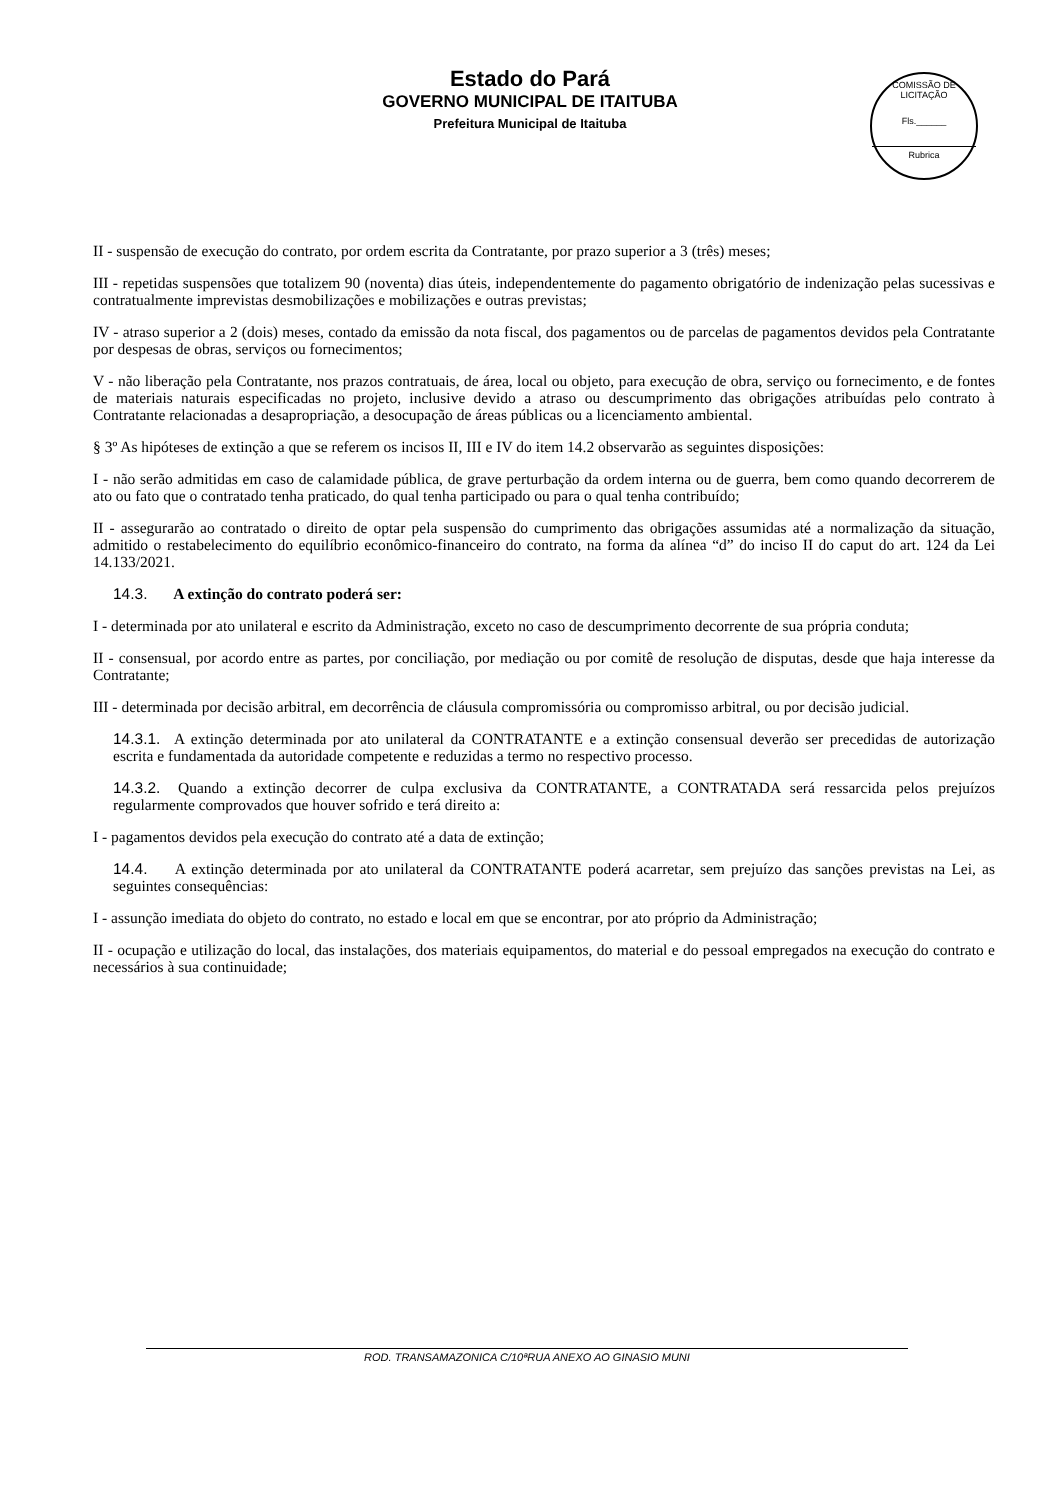Estado do Pará
GOVERNO MUNICIPAL DE ITAITUBA
Prefeitura Municipal de Itaituba
COMISSÃO DE LICITAÇÃO
Fls.______
Rubrica
II - suspensão de execução do contrato, por ordem escrita da Contratante, por prazo superior a 3 (três) meses;
III - repetidas suspensões que totalizem 90 (noventa) dias úteis, independentemente do pagamento obrigatório de indenização pelas sucessivas e contratualmente imprevistas desmobilizações e mobilizações e outras previstas;
IV - atraso superior a 2 (dois) meses, contado da emissão da nota fiscal, dos pagamentos ou de parcelas de pagamentos devidos pela Contratante por despesas de obras, serviços ou fornecimentos;
V - não liberação pela Contratante, nos prazos contratuais, de área, local ou objeto, para execução de obra, serviço ou fornecimento, e de fontes de materiais naturais especificadas no projeto, inclusive devido a atraso ou descumprimento das obrigações atribuídas pelo contrato à Contratante relacionadas a desapropriação, a desocupação de áreas públicas ou a licenciamento ambiental.
§ 3º As hipóteses de extinção a que se referem os incisos II, III e IV do item 14.2 observarão as seguintes disposições:
I - não serão admitidas em caso de calamidade pública, de grave perturbação da ordem interna ou de guerra, bem como quando decorrerem de ato ou fato que o contratado tenha praticado, do qual tenha participado ou para o qual tenha contribuído;
II - assegurarão ao contratado o direito de optar pela suspensão do cumprimento das obrigações assumidas até a normalização da situação, admitido o restabelecimento do equilíbrio econômico-financeiro do contrato, na forma da alínea “d” do inciso II do caput do art. 124 da Lei 14.133/2021.
14.3. A extinção do contrato poderá ser:
I - determinada por ato unilateral e escrito da Administração, exceto no caso de descumprimento decorrente de sua própria conduta;
II - consensual, por acordo entre as partes, por conciliação, por mediação ou por comitê de resolução de disputas, desde que haja interesse da Contratante;
III - determinada por decisão arbitral, em decorrência de cláusula compromissória ou compromisso arbitral, ou por decisão judicial.
14.3.1. A extinção determinada por ato unilateral da CONTRATANTE e a extinção consensual deverão ser precedidas de autorização escrita e fundamentada da autoridade competente e reduzidas a termo no respectivo processo.
14.3.2. Quando a extinção decorrer de culpa exclusiva da CONTRATANTE, a CONTRATADA será ressarcida pelos prejuízos regularmente comprovados que houver sofrido e terá direito a:
I - pagamentos devidos pela execução do contrato até a data de extinção;
14.4. A extinção determinada por ato unilateral da CONTRATANTE poderá acarretar, sem prejuízo das sanções previstas na Lei, as seguintes consequências:
I - assunção imediata do objeto do contrato, no estado e local em que se encontrar, por ato próprio da Administração;
II - ocupação e utilização do local, das instalações, dos materiais equipamentos, do material e do pessoal empregados na execução do contrato e necessários à sua continuidade;
ROD. TRANSAMAZONICA C/10ªRUA ANEXO AO GINASIO MUNI